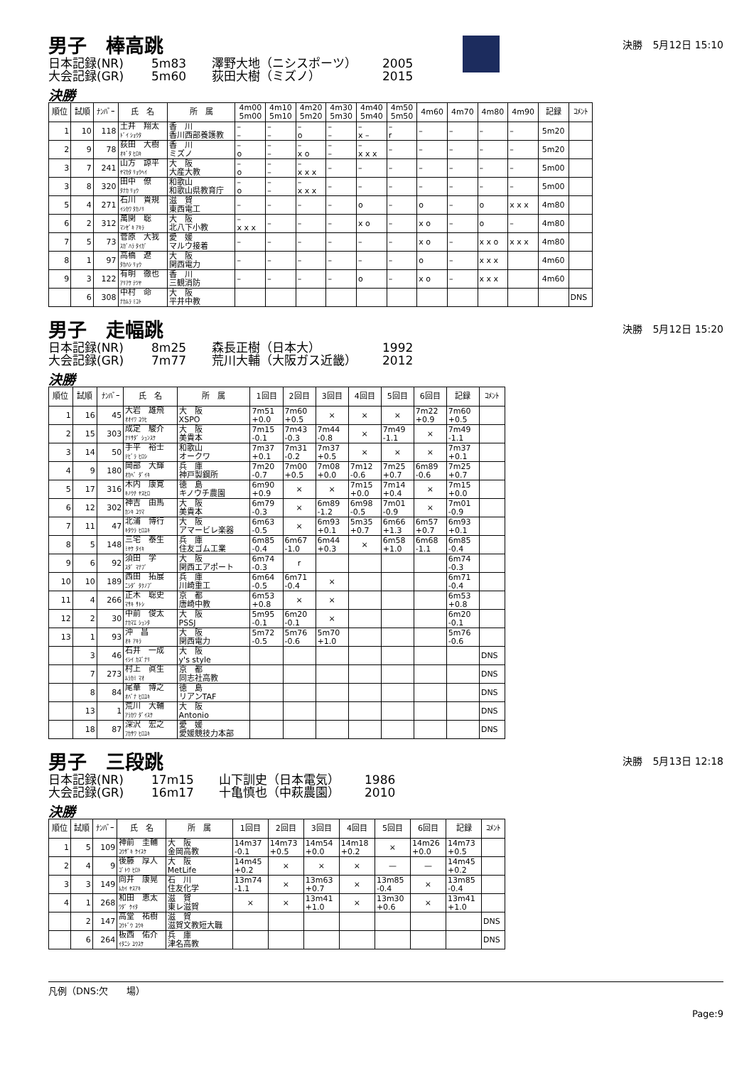男子　棒高跳
決勝　5月12日 15:10
日本記録(NR) 5m83 澤野大地（ニシスポーツ） 2005 大会記録(GR) 5m60 荻田大樹（ミズノ） 2015
決勝
| 順位 | 試順 | ﾅﾝﾊﾞｰ | 氏 名 | 所 属 | 4m00 5m00 | 4m10 5m10 | 4m20 5m20 | 4m30 5m30 | 4m40 5m40 | 4m50 5m50 | 4m60 | 4m70 | 4m80 | 4m90 | 記録 | ｺﾒﾝﾄ |
| --- | --- | --- | --- | --- | --- | --- | --- | --- | --- | --- | --- | --- | --- | --- | --- | --- |
| 1 | 10 | 118 | 土井 翔太 ﾄﾞｲ ｼｮｳﾀ | 香 川 香川西部養護教 | – – | – – | – o | – – | – x – | – r | – | – | – | – | 5m20 | |
| 2 | 9 | 78 | 荻田 大樹 ｵｷﾞﾀ ﾋﾛｷ | 香 川 ミズノ | – o | – – | – x o | – – | – x x x | – | – | – | – | – | 5m20 | |
| 3 | 7 | 241 | 山方 諒平 ﾔﾏｶﾀ ﾘｮｳﾍｲ | 大 阪 大産大教 | – o | – – | – x x x | – | – | – | – | – | – | – | 5m00 | |
| 3 | 8 | 320 | 田中 僚 ﾀﾅｶ ﾘｮｳ | 和歌山 和歌山県教育庁 | – o | – – | – x x x | – | – | – | – | – | – | – | 5m00 | |
| 5 | 4 | 271 | 石川 貴規 ｲｼｶﾜ ﾀｶﾉﾘ | 滋 賀 東西電工 | – | – | – | – | o | – | o | – | o | x x x | 4m80 | |
| 6 | 2 | 312 | 萬関 聡 ﾏﾝｾﾞｷ ｱｷﾗ | 大 阪 北八下小教 | – x x x | – | – | – | x o | – | x o | – | o | – | 4m80 | |
| 7 | 5 | 73 | 菅原 大我 ｽｶﾞﾊﾗ ﾀｲｶﾞ | 愛 媛 マルウ接着 | – | – | – | – | – | – | x o | – | x x o | x x x | 4m80 | |
| 8 | 1 | 97 | 高橋 遼 ﾀｶﾊｼ ﾘｮｳ | 大 阪 関西電力 | – | – | – | – | – | – | o | – | x x x | | 4m60 | |
| 9 | 3 | 122 | 有明 徹也 ｱﾘｱｹ ﾃﾂﾔ | 香 川 三観消防 | – | – | – | – | o | – | x o | – | x x x | | 4m60 | |
| | 6 | 308 | 中村 命 ﾅｶﾑﾗ ﾐｺﾄ | 大 阪 平井中教 | | | | | | | | | | | | DNS |
男子　走幅跳
決勝　5月12日 15:20
日本記録(NR) 8m25 森長正樹（日本大） 1992 大会記録(GR) 7m77 荒川大輔（大阪ガス近畿） 2012
決勝
| 順位 | 試順 | ﾅﾝﾊﾞｰ | 氏 名 | 所 属 | 1回目 | 2回目 | 3回目 | 4回目 | 5回目 | 6回目 | 記録 | ｺﾒﾝﾄ |
| --- | --- | --- | --- | --- | --- | --- | --- | --- | --- | --- | --- | --- |
| 1 | 16 | 45 | 大岩 雄飛 ｵｵｲﾜ ﾕｳﾋ | 大 阪 XSPO | 7m51 +0.0 | 7m60 +0.5 | × | × | × | 7m22 +0.9 | 7m60 +0.5 | |
| 2 | 15 | 303 | 成定 駿介 ﾅﾘｻﾀﾞ ｼｭﾝｽｹ | 大 阪 美貴本 | 7m15 -0.1 | 7m43 -0.3 | 7m44 -0.8 | × | 7m49 -1.1 | × | 7m49 -1.1 | |
| 3 | 14 | 50 | 手平 裕士 ﾃﾋﾞﾗ ﾋﾛｼ | 和歌山 オークワ | 7m37 +0.1 | 7m31 -0.2 | 7m37 +0.5 | × | × | × | 7m37 +0.1 | |
| 4 | 9 | 180 | 岡部 大輝 ｵｶﾍﾞ ﾀﾞｲｷ | 兵 庫 神戸製鋼所 | 7m20 -0.7 | 7m00 +0.5 | 7m08 +0.0 | 7m12 -0.6 | 7m25 +0.7 | 6m89 -0.6 | 7m25 +0.7 | |
| 5 | 17 | 316 | 木内 康寛 ｷﾉｳﾁ ﾔｽﾋﾛ | 徳 島 キノウチ農園 | 6m90 +0.9 | × | × | 7m15 +0.0 | 7m14 +0.4 | × | 7m15 +0.0 | |
| 6 | 12 | 302 | 神吉 由馬 ｶﾝｷ ﾕｳﾏ | 大 阪 美貴本 | 6m79 -0.3 | × | 6m89 -1.2 | 6m98 -0.5 | 7m01 -0.9 | × | 7m01 -0.9 | |
| 7 | 11 | 47 | 北浦 博行 ｷﾀｳﾗ ﾋﾛﾕｷ | 大 阪 アマービレ楽器 | 6m63 -0.5 | × | 6m93 +0.1 | 5m35 +0.7 | 6m66 +1.3 | 6m57 +0.7 | 6m93 +0.1 | |
| 8 | 5 | 148 | 三宅 泰生 ﾐﾔｹ ﾀｲｷ | 兵 庫 住友ゴム工業 | 6m85 -0.4 | 6m67 -1.0 | 6m44 +0.3 | × | 6m58 +1.0 | 6m68 -1.1 | 6m85 -0.4 | |
| 9 | 6 | 92 | 須田 学 ｽﾀﾞ ﾏﾅﾌﾞ | 大 阪 関西エアポート | 6m74 -0.3 | r | | | | | 6m74 -0.3 | |
| 10 | 10 | 189 | 西田 拓展 ﾆｼﾀﾞ ﾀｸﾉﾌﾞ | 兵 庫 川崎重工 | 6m64 -0.5 | 6m71 -0.4 | × | | | | 6m71 -0.4 | |
| 11 | 4 | 266 | 正木 聡史 ﾏｻｷ ｻﾄｼ | 京 都 唐崎中教 | 6m53 +0.8 | × | × | | | | 6m53 +0.8 | |
| 12 | 2 | 30 | 中前 俊太 ﾅｶﾏｴ ｼｭﾝﾀ | 大 阪 PSSJ | 5m95 -0.1 | 6m20 -0.1 | × | | | | 6m20 -0.1 | |
| 13 | 1 | 93 | 沖 昌 ｵｷ ｱｷﾗ | 大 阪 関西電力 | 5m72 -0.5 | 5m76 -0.6 | 5m70 +1.0 | | | | 5m76 -0.6 | |
| | 3 | 46 | 石井 一成 ｲｼｲ ｶｽﾞﾅﾘ | 大 阪 y's style | | | | | | | | DNS |
| | 7 | 273 | 村上 眞生 ﾑﾗｶﾐ ﾏｵ | 京 都 同志社高教 | | | | | | | | DNS |
| | 8 | 84 | 尾華 博之 ｵﾊﾞﾅ ﾋﾛﾕｷ | 徳 島 リアンTAF | | | | | | | | DNS |
| | 13 | 1 | 荒川 大輔 ｱﾗｶﾜ ﾀﾞｲｽｹ | 大 阪 Antonio | | | | | | | | DNS |
| | 18 | 87 | 深沢 宏之 ﾌｶｻﾜ ﾋﾛﾕｷ | 愛 媛 愛媛競技力本部 | | | | | | | | DNS |
男子　三段跳
決勝　5月13日 12:18
日本記録(NR) 17m15 山下訓史（日本電気） 1986 大会記録(GR) 16m17 十亀慎也（中萩農園） 2010
決勝
| 順位 | 試順 | ﾅﾝﾊﾞｰ | 氏 名 | 所 属 | 1回目 | 2回目 | 3回目 | 4回目 | 5回目 | 6回目 | 記録 | ｺﾒﾝﾄ |
| --- | --- | --- | --- | --- | --- | --- | --- | --- | --- | --- | --- | --- |
| 1 | 5 | 109 | 神前 圭輔 ｺｳｻﾞｷ ｹｲｽｹ | 大 阪 金岡高教 | 14m37 -0.1 | 14m73 +0.5 | 14m54 +0.0 | 14m18 +0.2 | × | 14m26 +0.0 | 14m73 +0.5 | |
| 2 | 4 | 9 | 後藤 厚人 ｺﾞﾄｳ ﾋﾛﾄ | 大 阪 MetLife | 14m45 +0.2 | × | × | × | — | — | 14m45 +0.2 | |
| 3 | 3 | 149 | 向井 康晃 ﾑｶｲ ﾔｽｱｷ | 石 川 住友化学 | 13m74 -1.1 | × | 13m63 +0.7 | × | 13m85 -0.4 | × | 13m85 -0.4 | |
| 4 | 1 | 268 | 和田 恵太 ﾜﾀﾞ ｹｲﾀ | 滋 賀 東レ滋賀 | × | × | 13m41 +1.0 | × | 13m30 +0.6 | × | 13m41 +1.0 | |
| | 2 | 147 | 高堂 祐樹 ｺｳﾄﾞｳ ﾕｳｷ | 滋 賀 滋賀文教短大職 | | | | | | | | DNS |
| | 6 | 264 | 板西 佑介 ｲﾀﾆｼ ﾕｳｽｹ | 兵 庫 津名高教 | | | | | | | | DNS |
凡例（DNS:欠　　場）
Page:9